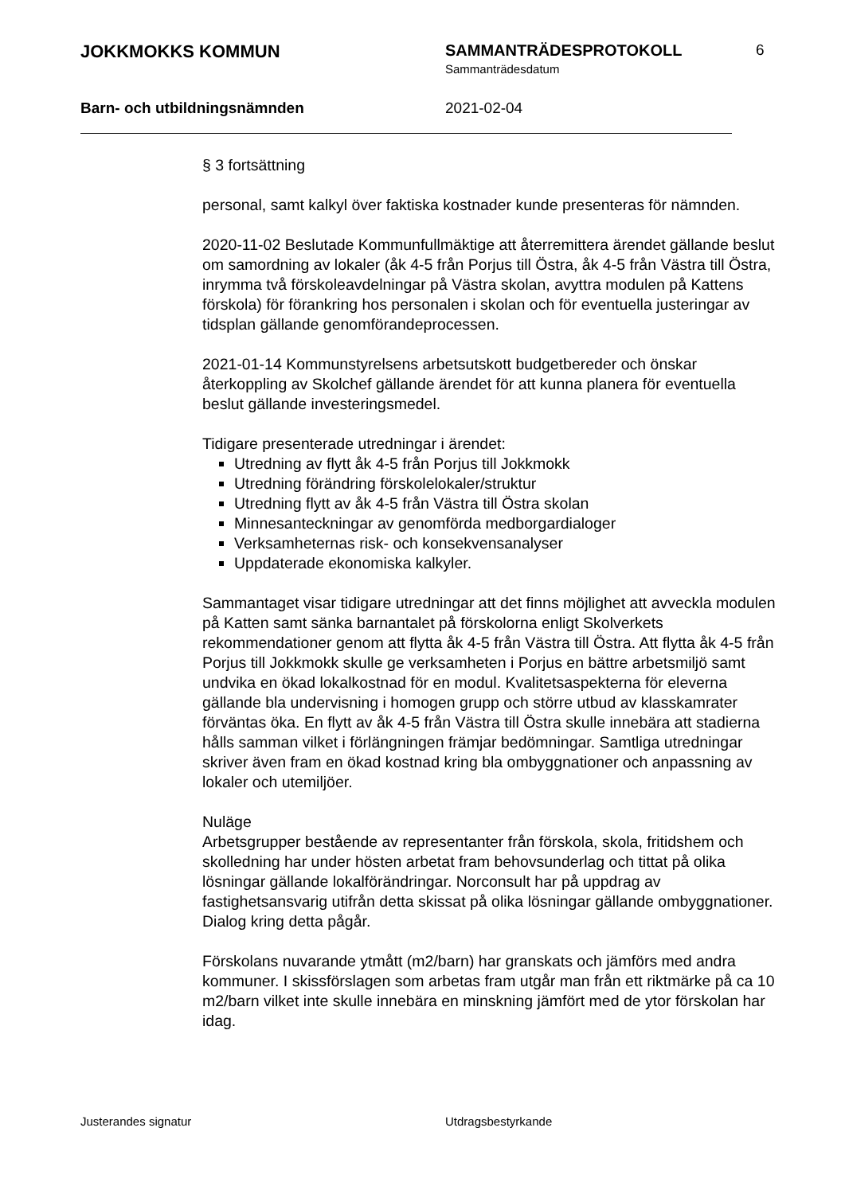JOKKMOKKS KOMMUN SAMMANTRÄDESPROTOKOLL 6
Sammanträdesdatum
Barn- och utbildningsnämnden 2021-02-04
§ 3 fortsättning
personal, samt kalkyl över faktiska kostnader kunde presenteras för nämnden.
2020-11-02 Beslutade Kommunfullmäktige att återremittera ärendet gällande beslut om samordning av lokaler (åk 4-5 från Porjus till Östra, åk 4-5 från Västra till Östra, inrymma två förskoleavdelningar på Västra skolan, avyttra modulen på Kattens förskola) för förankring hos personalen i skolan och för eventuella justeringar av tidsplan gällande genomförandeprocessen.
2021-01-14 Kommunstyrelsens arbetsutskott budgetbereder och önskar återkoppling av Skolchef gällande ärendet för att kunna planera för eventuella beslut gällande investeringsmedel.
Tidigare presenterade utredningar i ärendet:
Utredning av flytt åk 4-5 från Porjus till Jokkmokk
Utredning förändring förskolelokaler/struktur
Utredning flytt av åk 4-5 från Västra till Östra skolan
Minnesanteckningar av genomförda medborgardialoger
Verksamheternas risk- och konsekvensanalyser
Uppdaterade ekonomiska kalkyler.
Sammantaget visar tidigare utredningar att det finns möjlighet att avveckla modulen på Katten samt sänka barnantalet på förskolorna enligt Skolverkets rekommendationer genom att flytta åk 4-5 från Västra till Östra. Att flytta åk 4-5 från Porjus till Jokkmokk skulle ge verksamheten i Porjus en bättre arbetsmiljö samt undvika en ökad lokalkostnad för en modul. Kvalitetsaspekterna för eleverna gällande bla undervisning i homogen grupp och större utbud av klasskamrater förväntas öka. En flytt av åk 4-5 från Västra till Östra skulle innebära att stadierna hålls samman vilket i förlängningen främjar bedömningar. Samtliga utredningar skriver även fram en ökad kostnad kring bla ombyggnationer och anpassning av lokaler och utemiljöer.
Nuläge
Arbetsgrupper bestående av representanter från förskola, skola, fritidshem och skolledning har under hösten arbetat fram behovsunderlag och tittat på olika lösningar gällande lokalförändringar. Norconsult har på uppdrag av fastighetsansvarig utifrån detta skissat på olika lösningar gällande ombyggnationer. Dialog kring detta pågår.
Förskolans nuvarande ytmått (m2/barn) har granskats och jämförs med andra kommuner. I skissförslagen som arbetas fram utgår man från ett riktmärke på ca 10 m2/barn vilket inte skulle innebära en minskning jämfört med de ytor förskolan har idag.
Justerandes signatur Utdragsbestyrkande